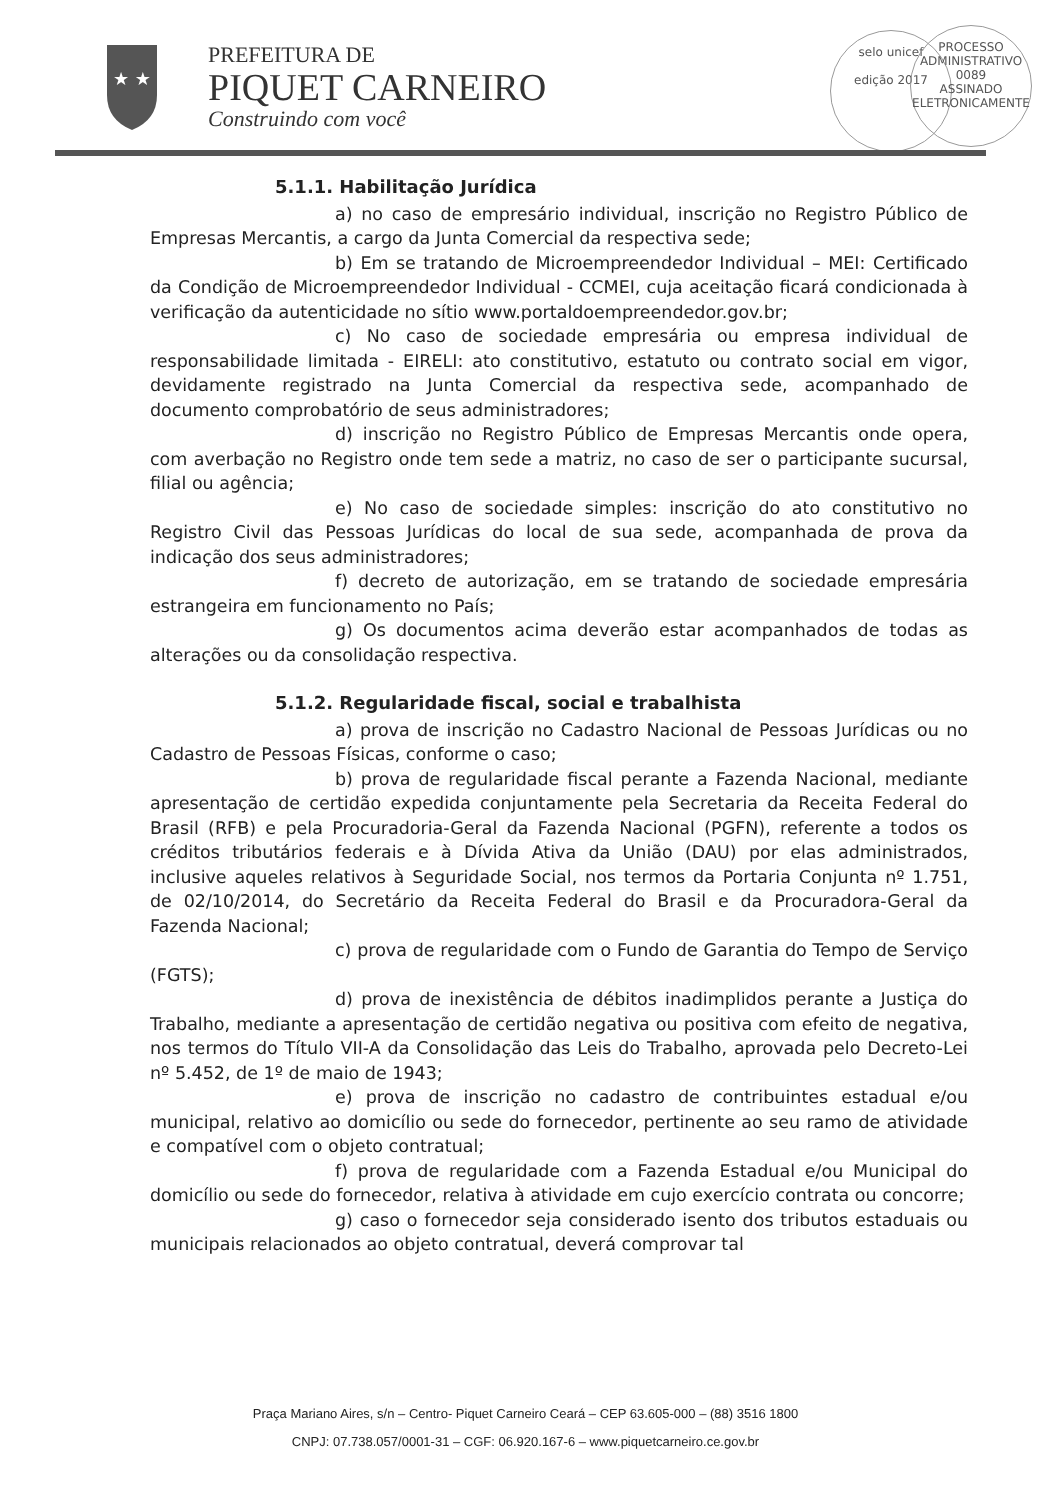★ ★
PREFEITURA DE
PIQUET CARNEIRO
Construindo com você
selo unicef
edição 2017
PROCESSO ADMINISTRATIVO
0089
ASSINADO ELETRONICAMENTE
5.1.1. Habilitação Jurídica
a) no caso de empresário individual, inscrição no Registro Público de Empresas Mercantis, a cargo da Junta Comercial da respectiva sede;
b) Em se tratando de Microempreendedor Individual – MEI: Certificado da Condição de Microempreendedor Individual - CCMEI, cuja aceitação ficará condicionada à verificação da autenticidade no sítio www.portaldoempreendedor.gov.br;
c) No caso de sociedade empresária ou empresa individual de responsabilidade limitada - EIRELI: ato constitutivo, estatuto ou contrato social em vigor, devidamente registrado na Junta Comercial da respectiva sede, acompanhado de documento comprobatório de seus administradores;
d) inscrição no Registro Público de Empresas Mercantis onde opera, com averbação no Registro onde tem sede a matriz, no caso de ser o participante sucursal, filial ou agência;
e) No caso de sociedade simples: inscrição do ato constitutivo no Registro Civil das Pessoas Jurídicas do local de sua sede, acompanhada de prova da indicação dos seus administradores;
f) decreto de autorização, em se tratando de sociedade empresária estrangeira em funcionamento no País;
g) Os documentos acima deverão estar acompanhados de todas as alterações ou da consolidação respectiva.
5.1.2. Regularidade fiscal, social e trabalhista
a) prova de inscrição no Cadastro Nacional de Pessoas Jurídicas ou no Cadastro de Pessoas Físicas, conforme o caso;
b) prova de regularidade fiscal perante a Fazenda Nacional, mediante apresentação de certidão expedida conjuntamente pela Secretaria da Receita Federal do Brasil (RFB) e pela Procuradoria-Geral da Fazenda Nacional (PGFN), referente a todos os créditos tributários federais e à Dívida Ativa da União (DAU) por elas administrados, inclusive aqueles relativos à Seguridade Social, nos termos da Portaria Conjunta nº 1.751, de 02/10/2014, do Secretário da Receita Federal do Brasil e da Procuradora-Geral da Fazenda Nacional;
c) prova de regularidade com o Fundo de Garantia do Tempo de Serviço (FGTS);
d) prova de inexistência de débitos inadimplidos perante a Justiça do Trabalho, mediante a apresentação de certidão negativa ou positiva com efeito de negativa, nos termos do Título VII-A da Consolidação das Leis do Trabalho, aprovada pelo Decreto-Lei nº 5.452, de 1º de maio de 1943;
e) prova de inscrição no cadastro de contribuintes estadual e/ou municipal, relativo ao domicílio ou sede do fornecedor, pertinente ao seu ramo de atividade e compatível com o objeto contratual;
f) prova de regularidade com a Fazenda Estadual e/ou Municipal do domicílio ou sede do fornecedor, relativa à atividade em cujo exercício contrata ou concorre;
g) caso o fornecedor seja considerado isento dos tributos estaduais ou municipais relacionados ao objeto contratual, deverá comprovar tal
Praça Mariano Aires, s/n – Centro- Piquet Carneiro Ceará – CEP 63.605-000 – (88) 3516 1800
CNPJ: 07.738.057/0001-31 – CGF: 06.920.167-6 – www.piquetcarneiro.ce.gov.br